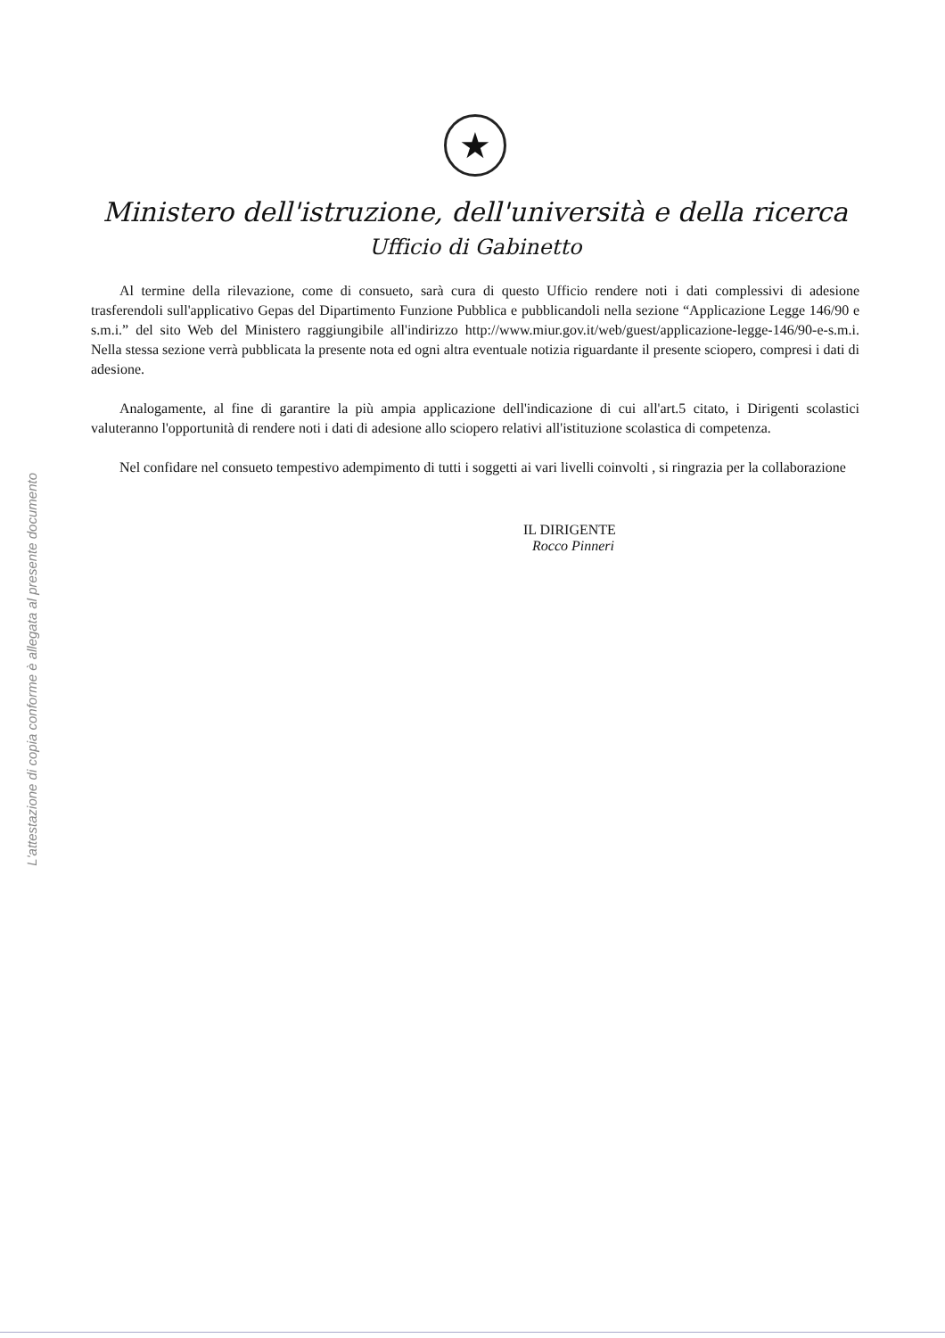L'attestazione di copia conforme è allegata al presente documento
★
Ministero dell'istruzione, dell'università e della ricerca
Ufficio di Gabinetto
Al termine della rilevazione, come di consueto, sarà cura di questo Ufficio rendere noti i dati complessivi di adesione trasferendoli sull'applicativo Gepas del Dipartimento Funzione Pubblica e pubblicandoli nella sezione “Applicazione Legge 146/90 e s.m.i.” del sito Web del Ministero raggiungibile all'indirizzo http://www.miur.gov.it/web/guest/applicazione-legge-146/90-e-s.m.i. Nella stessa sezione verrà pubblicata la presente nota ed ogni altra eventuale notizia riguardante il presente sciopero, compresi i dati di adesione.
Analogamente, al fine di garantire la più ampia applicazione dell'indicazione di cui all'art.5 citato, i Dirigenti scolastici valuteranno l'opportunità di rendere noti i dati di adesione allo sciopero relativi all'istituzione scolastica di competenza.
Nel confidare nel consueto tempestivo adempimento di tutti i soggetti ai vari livelli coinvolti , si ringrazia per la collaborazione
IL DIRIGENTE
Rocco Pinneri